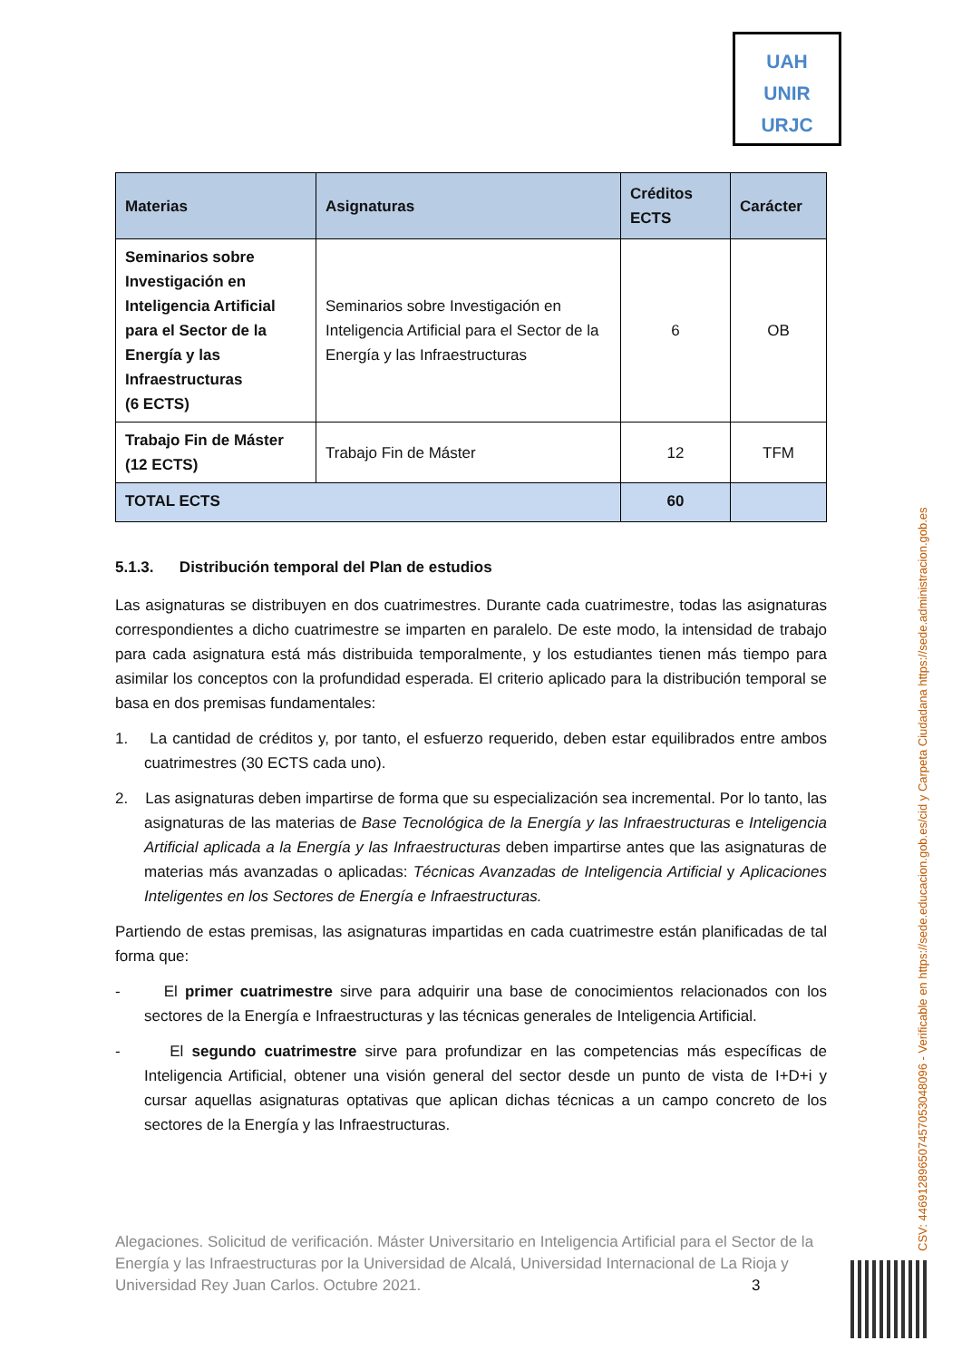UAH
UNIR
URJC
| Materias | Asignaturas | Créditos ECTS | Carácter |
| --- | --- | --- | --- |
| Seminarios sobre Investigación en Inteligencia Artificial para el Sector de la Energía y las Infraestructuras (6 ECTS) | Seminarios sobre Investigación en Inteligencia Artificial para el Sector de la Energía y las Infraestructuras | 6 | OB |
| Trabajo Fin de Máster (12 ECTS) | Trabajo Fin de Máster | 12 | TFM |
| TOTAL ECTS | | 60 | |
5.1.3. Distribución temporal del Plan de estudios
Las asignaturas se distribuyen en dos cuatrimestres. Durante cada cuatrimestre, todas las asignaturas correspondientes a dicho cuatrimestre se imparten en paralelo. De este modo, la intensidad de trabajo para cada asignatura está más distribuida temporalmente, y los estudiantes tienen más tiempo para asimilar los conceptos con la profundidad esperada. El criterio aplicado para la distribución temporal se basa en dos premisas fundamentales:
1. La cantidad de créditos y, por tanto, el esfuerzo requerido, deben estar equilibrados entre ambos cuatrimestres (30 ECTS cada uno).
2. Las asignaturas deben impartirse de forma que su especialización sea incremental. Por lo tanto, las asignaturas de las materias de Base Tecnológica de la Energía y las Infraestructuras e Inteligencia Artificial aplicada a la Energía y las Infraestructuras deben impartirse antes que las asignaturas de materias más avanzadas o aplicadas: Técnicas Avanzadas de Inteligencia Artificial y Aplicaciones Inteligentes en los Sectores de Energía e Infraestructuras.
Partiendo de estas premisas, las asignaturas impartidas en cada cuatrimestre están planificadas de tal forma que:
- El primer cuatrimestre sirve para adquirir una base de conocimientos relacionados con los sectores de la Energía e Infraestructuras y las técnicas generales de Inteligencia Artificial.
- El segundo cuatrimestre sirve para profundizar en las competencias más específicas de Inteligencia Artificial, obtener una visión general del sector desde un punto de vista de I+D+i y cursar aquellas asignaturas optativas que aplican dichas técnicas a un campo concreto de los sectores de la Energía y las Infraestructuras.
Alegaciones. Solicitud de verificación. Máster Universitario en Inteligencia Artificial para el Sector de la Energía y las Infraestructuras por la Universidad de Alcalá, Universidad Internacional de La Rioja y Universidad Rey Juan Carlos. Octubre 2021. 3
CSV: 446912896507457053048096 - Verificable en https://sede.educacion.gob.es/cid y Carpeta Ciudadana https://sede.administracion.gob.es